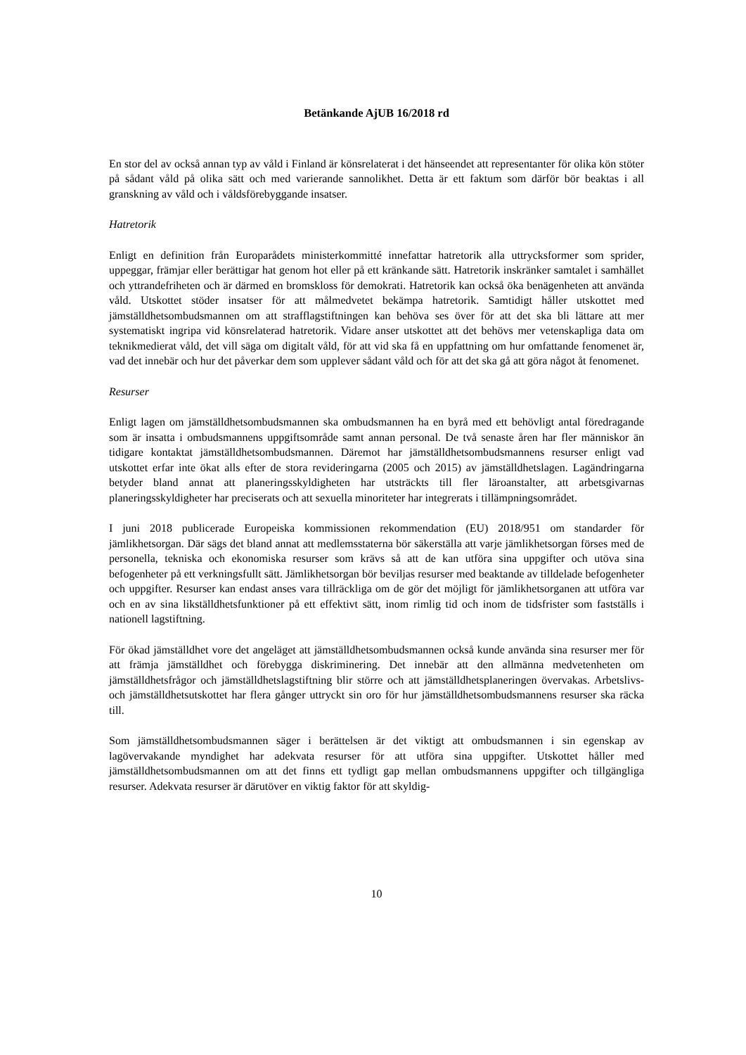Betänkande AjUB 16/2018 rd
En stor del av också annan typ av våld i Finland är könsrelaterat i det hänseendet att representanter för olika kön stöter på sådant våld på olika sätt och med varierande sannolikhet. Detta är ett faktum som därför bör beaktas i all granskning av våld och i våldsförebyggande insatser.
Hatretorik
Enligt en definition från Europarådets ministerkommitté innefattar hatretorik alla uttrycksformer som sprider, uppeggar, främjar eller berättigar hat genom hot eller på ett kränkande sätt. Hatretorik inskränker samtalet i samhället och yttrandefriheten och är därmed en bromskloss för demokrati. Hatretorik kan också öka benägenheten att använda våld. Utskottet stöder insatser för att målmedvetet bekämpa hatretorik. Samtidigt håller utskottet med jämställdhetsombudsmannen om att strafflagstiftningen kan behöva ses över för att det ska bli lättare att mer systematiskt ingripa vid könsrelaterad hatretorik. Vidare anser utskottet att det behövs mer vetenskapliga data om teknikmedierat våld, det vill säga om digitalt våld, för att vid ska få en uppfattning om hur omfattande fenomenet är, vad det innebär och hur det påverkar dem som upplever sådant våld och för att det ska gå att göra något åt fenomenet.
Resurser
Enligt lagen om jämställdhetsombudsmannen ska ombudsmannen ha en byrå med ett behövligt antal föredragande som är insatta i ombudsmannens uppgiftsområde samt annan personal. De två senaste åren har fler människor än tidigare kontaktat jämställdhetsombudsmannen. Däremot har jämställdhetsombudsmannens resurser enligt vad utskottet erfar inte ökat alls efter de stora revideringarna (2005 och 2015) av jämställdhetslagen. Lagändringarna betyder bland annat att planeringsskyldigheten har utsträckts till fler läroanstalter, att arbetsgivarnas planeringsskyldigheter har preciserats och att sexuella minoriteter har integrerats i tillämpningsområdet.
I juni 2018 publicerade Europeiska kommissionen rekommendation (EU) 2018/951 om standarder för jämlikhetsorgan. Där sägs det bland annat att medlemsstaterna bör säkerställa att varje jämlikhetsorgan förses med de personella, tekniska och ekonomiska resurser som krävs så att de kan utföra sina uppgifter och utöva sina befogenheter på ett verkningsfullt sätt. Jämlikhetsorgan bör beviljas resurser med beaktande av tilldelade befogenheter och uppgifter. Resurser kan endast anses vara tillräckliga om de gör det möjligt för jämlikhetsorganen att utföra var och en av sina likställdhetsfunktioner på ett effektivt sätt, inom rimlig tid och inom de tidsfrister som fastställs i nationell lagstiftning.
För ökad jämställdhet vore det angeläget att jämställdhetsombudsmannen också kunde använda sina resurser mer för att främja jämställdhet och förebygga diskriminering. Det innebär att den allmänna medvetenheten om jämställdhetsfrågor och jämställdhetslagstiftning blir större och att jämställdhetsplaneringen övervakas. Arbetslivs- och jämställdhetsutskottet har flera gånger uttryckt sin oro för hur jämställdhetsombudsmannens resurser ska räcka till.
Som jämställdhetsombudsmannen säger i berättelsen är det viktigt att ombudsmannen i sin egenskap av lagövervakande myndighet har adekvata resurser för att utföra sina uppgifter. Utskottet håller med jämställdhetsombudsmannen om att det finns ett tydligt gap mellan ombudsmannens uppgifter och tillgängliga resurser. Adekvata resurser är därutöver en viktig faktor för att skyldig-
10